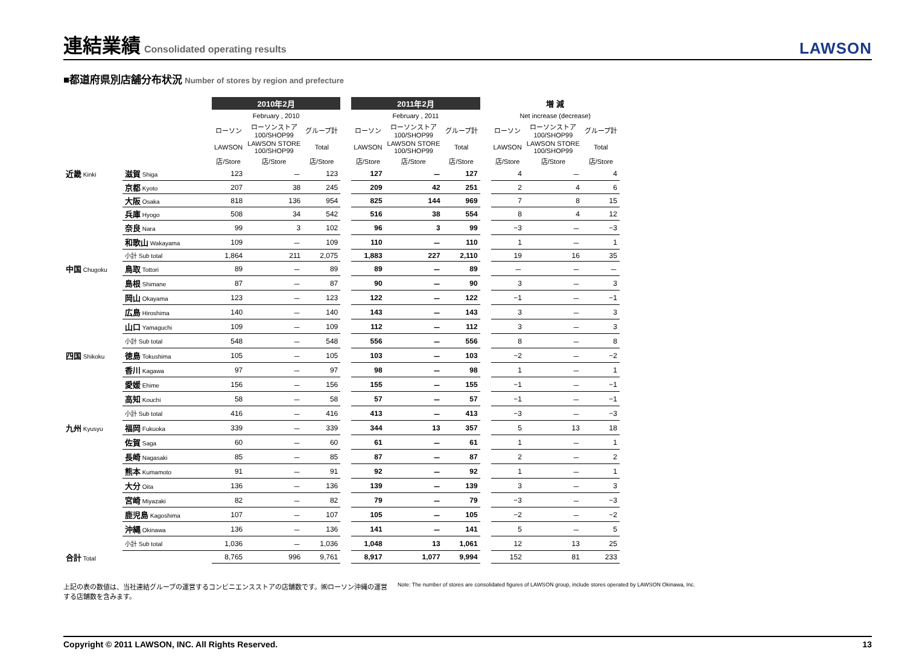連結業績 Consolidated operating results
LAWSON
■都道府県別店舗分布状況 Number of stores by region and prefecture
| | | 2010年2月 | | | | 2011年2月 | | | | 増 減 | | |
| --- | --- | --- | --- | --- | --- | --- | --- | --- | --- | --- | --- | --- |
| | | February , 2010 | | | | February , 2011 | | | | Net increase (decrease) | | |
| | | ローソン | ローソンストア 100/SHOP99 | グループ計 | | ローソン | ローソンストア 100/SHOP99 | グループ計 | | ローソン | ローソンストア 100/SHOP99 | グループ計 |
| | | LAWSON | LAWSON STORE 100/SHOP99 | Total | | LAWSON | LAWSON STORE 100/SHOP99 | Total | | LAWSON | LAWSON STORE 100/SHOP99 | Total |
| | | 店/Store | 店/Store | 店/Store | | 店/Store | 店/Store | 店/Store | | 店/Store | 店/Store | 店/Store |
| 近畿 Kinki | 滋賀 Shiga | 123 | － | 123 | | 127 | － | 127 | | 4 | － | 4 |
| | 京都 Kyoto | 207 | 38 | 245 | | 209 | 42 | 251 | | 2 | 4 | 6 |
| | 大阪 Osaka | 818 | 136 | 954 | | 825 | 144 | 969 | | 7 | 8 | 15 |
| | 兵庫 Hyogo | 508 | 34 | 542 | | 516 | 38 | 554 | | 8 | 4 | 12 |
| | 奈良 Nara | 99 | 3 | 102 | | 96 | 3 | 99 | | −3 | － | −3 |
| | 和歌山 Wakayama | 109 | － | 109 | | 110 | － | 110 | | 1 | － | 1 |
| | 小計 Sub total | 1,864 | 211 | 2,075 | | 1,883 | 227 | 2,110 | | 19 | 16 | 35 |
| 中国 Chugoku | 鳥取 Tottori | 89 | － | 89 | | 89 | － | 89 | | － | － | － |
| | 島根 Shimane | 87 | － | 87 | | 90 | － | 90 | | 3 | － | 3 |
| | 岡山 Okayama | 123 | － | 123 | | 122 | － | 122 | | −1 | － | −1 |
| | 広島 Hiroshima | 140 | － | 140 | | 143 | － | 143 | | 3 | － | 3 |
| | 山口 Yamaguchi | 109 | － | 109 | | 112 | － | 112 | | 3 | － | 3 |
| | 小計 Sub total | 548 | － | 548 | | 556 | － | 556 | | 8 | － | 8 |
| 四国 Shikoku | 徳島 Tokushima | 105 | － | 105 | | 103 | － | 103 | | −2 | － | −2 |
| | 香川 Kagawa | 97 | － | 97 | | 98 | － | 98 | | 1 | － | 1 |
| | 愛媛 Ehime | 156 | － | 156 | | 155 | － | 155 | | −1 | － | −1 |
| | 高知 Kouchi | 58 | － | 58 | | 57 | － | 57 | | −1 | － | −1 |
| | 小計 Sub total | 416 | － | 416 | | 413 | － | 413 | | −3 | － | −3 |
| 九州 Kyusyu | 福岡 Fukuoka | 339 | － | 339 | | 344 | 13 | 357 | | 5 | 13 | 18 |
| | 佐賀 Saga | 60 | － | 60 | | 61 | － | 61 | | 1 | － | 1 |
| | 長崎 Nagasaki | 85 | － | 85 | | 87 | － | 87 | | 2 | － | 2 |
| | 熊本 Kumamoto | 91 | － | 91 | | 92 | － | 92 | | 1 | － | 1 |
| | 大分 Oita | 136 | － | 136 | | 139 | － | 139 | | 3 | － | 3 |
| | 宮崎 Miyazaki | 82 | － | 82 | | 79 | － | 79 | | −3 | － | −3 |
| | 鹿児島 Kagoshima | 107 | － | 107 | | 105 | － | 105 | | −2 | － | −2 |
| | 沖縄 Okinawa | 136 | － | 136 | | 141 | － | 141 | | 5 | － | 5 |
| | 小計 Sub total | 1,036 | － | 1,036 | | 1,048 | 13 | 1,061 | | 12 | 13 | 25 |
| 合計 Total | | 8,765 | 996 | 9,761 | | 8,917 | 1,077 | 9,994 | | 152 | 81 | 233 |
上記の表の数値は、当社連結グループの運営するコンビニエンスストアの店舗数です。㈱ローソン沖縄の運営する店舗数を含みます。
Note: The number of stores are consolidated figures of LAWSON group, include stores operated by LAWSON Okinawa, Inc.
Copyright © 2011 LAWSON, INC. All Rights Reserved. 13